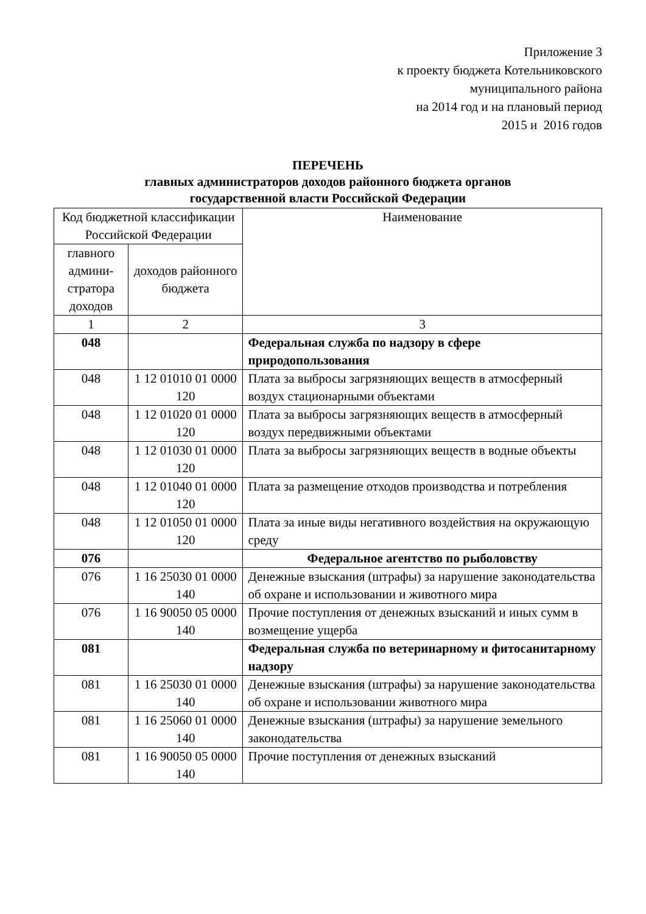Приложение 3
к проекту бюджета Котельниковского
муниципального района
на 2014 год и на плановый период
2015 и 2016 годов
ПЕРЕЧЕНЬ
главных администраторов доходов районного бюджета органов
государственной власти Российской Федерации
| Код бюджетной классификации Российской Федерации | | Наименование |
| главного админи- стратора доходов | доходов районного бюджета | |
| 1 | 2 | 3 |
| 048 | | Федеральная служба по надзору в сфере природопользования |
| 048 | 1 12 01010 01 0000 120 | Плата за выбросы загрязняющих веществ в атмосферный воздух стационарными объектами |
| 048 | 1 12 01020 01 0000 120 | Плата за выбросы загрязняющих веществ в атмосферный воздух передвижными объектами |
| 048 | 1 12 01030 01 0000 120 | Плата за выбросы загрязняющих веществ в водные объекты |
| 048 | 1 12 01040 01 0000 120 | Плата за размещение отходов производства и потребления |
| 048 | 1 12 01050 01 0000 120 | Плата за иные виды негативного воздействия на окружающую среду |
| 076 | | Федеральное агентство по рыболовству |
| 076 | 1 16 25030 01 0000 140 | Денежные взыскания (штрафы) за нарушение законодательства об охране и использовании и животного мира |
| 076 | 1 16 90050 05 0000 140 | Прочие поступления от денежных взысканий и иных сумм в возмещение ущерба |
| 081 | | Федеральная служба по ветеринарному и фитосанитарному надзору |
| 081 | 1 16 25030 01 0000 140 | Денежные взыскания (штрафы) за нарушение законодательства об охране и использовании животного мира |
| 081 | 1 16 25060 01 0000 140 | Денежные взыскания (штрафы) за нарушение земельного законодательства |
| 081 | 1 16 90050 05 0000 140 | Прочие поступления от денежных взысканий |